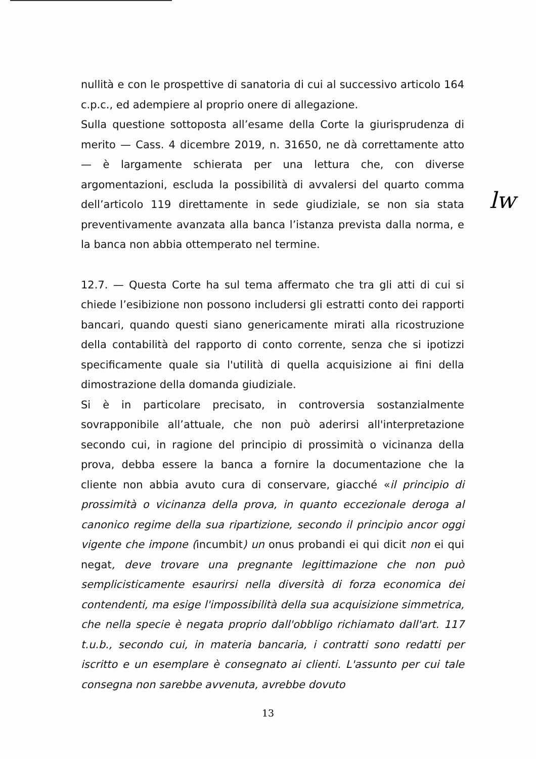nullità e con le prospettive di sanatoria di cui al successivo articolo 164 c.p.c., ed adempiere al proprio onere di allegazione.
Sulla questione sottoposta all’esame della Corte la giurisprudenza di merito — Cass. 4 dicembre 2019, n. 31650, ne dà correttamente atto — è largamente schierata per una lettura che, con diverse argomentazioni, escluda la possibilità di avvalersi del quarto comma dell’articolo 119 direttamente in sede giudiziale, se non sia stata preventivamente avanzata alla banca l’istanza prevista dalla norma, e la banca non abbia ottemperato nel termine.
12.7. — Questa Corte ha sul tema affermato che tra gli atti di cui si chiede l’esibizione non possono includersi gli estratti conto dei rapporti bancari, quando questi siano genericamente mirati alla ricostruzione della contabilità del rapporto di conto corrente, senza che si ipotizzi specificamente quale sia l'utilità di quella acquisizione ai fini della dimostrazione della domanda giudiziale.
Si è in particolare precisato, in controversia sostanzialmente sovrapponibile all’attuale, che non può aderirsi all'interpretazione secondo cui, in ragione del principio di prossimità o vicinanza della prova, debba essere la banca a fornire la documentazione che la cliente non abbia avuto cura di conservare, giacché «il principio di prossimità o vicinanza della prova, in quanto eccezionale deroga al canonico regime della sua ripartizione, secondo il principio ancor oggi vigente che impone (incumbit) un onus probandi ei qui dicit non ei qui negat, deve trovare una pregnante legittimazione che non può semplicisticamente esaurirsi nella diversità di forza economica dei contendenti, ma esige l'impossibilità della sua acquisizione simmetrica, che nella specie è negata proprio dall'obbligo richiamato dall'art. 117 t.u.b., secondo cui, in materia bancaria, i contratti sono redatti per iscritto e un esemplare è consegnato ai clienti. L'assunto per cui tale consegna non sarebbe avvenuta, avrebbe dovuto
lw
13